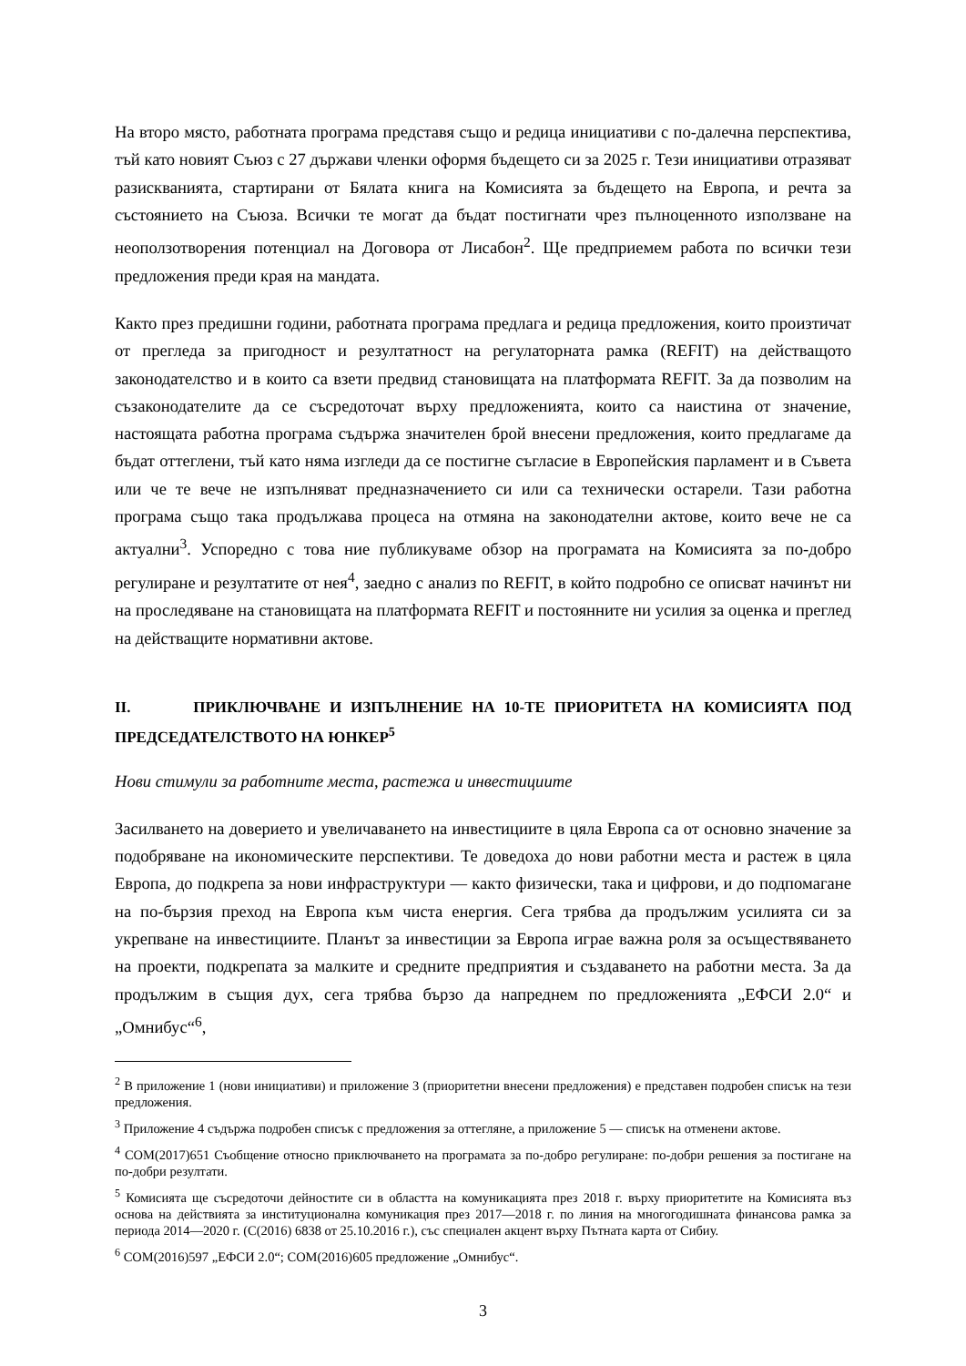На второ място, работната програма представя също и редица инициативи с по-далечна перспектива, тъй като новият Съюз с 27 държави членки оформя бъдещето си за 2025 г. Тези инициативи отразяват разискванията, стартирани от Бялата книга на Комисията за бъдещето на Европа, и речта за състоянието на Съюза. Всички те могат да бъдат постигнати чрез пълноценното използване на неоползотворения потенциал на Договора от Лисабон<sup>2</sup>. Ще предприемем работа по всички тези предложения преди края на мандата.
Както през предишни години, работната програма предлага и редица предложения, които произтичат от прегледа за пригодност и резултатност на регулаторната рамка (REFIT) на действащото законодателство и в които са взети предвид становищата на платформата REFIT. За да позволим на съзаконодателите да се съсредоточат върху предложенията, които са наистина от значение, настоящата работна програма съдържа значителен брой внесени предложения, които предлагаме да бъдат оттеглени, тъй като няма изгледи да се постигне съгласие в Европейския парламент и в Съвета или че те вече не изпълняват предназначението си или са технически остарели. Тази работна програма също така продължава процеса на отмяна на законодателни актове, които вече не са актуални<sup>3</sup>. Успоредно с това ние публикуваме обзор на програмата на Комисията за по-добро регулиране и резултатите от нея<sup>4</sup>, заедно с анализ по REFIT, в който подробно се описват начинът ни на проследяване на становищата на платформата REFIT и постоянните ни усилия за оценка и преглед на действащите нормативни актове.
II. ПРИКЛЮЧВАНЕ И ИЗПЪЛНЕНИЕ НА 10-ТЕ ПРИОРИТЕТА НА КОМИСИЯТА ПОД ПРЕДСЕДАТЕЛСТВОТО НА ЮНКЕР<sup>5</sup>
Нови стимули за работните места, растежа и инвестициите
Засилването на доверието и увеличаването на инвестициите в цяла Европа са от основно значение за подобряване на икономическите перспективи. Те доведоха до нови работни места и растеж в цяла Европа, до подкрепа за нови инфраструктури — както физически, така и цифрови, и до подпомагане на по-бързия преход на Европа към чиста енергия. Сега трябва да продължим усилията си за укрепване на инвестициите. Планът за инвестиции за Европа играе важна роля за осъществяването на проекти, подкрепата за малките и средните предприятия и създаването на работни места. За да продължим в същия дух, сега трябва бързо да напреднем по предложенията „ЕФСИ 2.0“ и „Омнибус“<sup>6</sup>,
<sup>2</sup> В приложение 1 (нови инициативи) и приложение 3 (приоритетни внесени предложения) е представен подробен списък на тези предложения.
<sup>3</sup> Приложение 4 съдържа подробен списък с предложения за оттегляне, а приложение 5 — списък на отменени актове.
<sup>4</sup> COM(2017)651 Съобщение относно приключването на програмата за по-добро регулиране: по-добри решения за постигане на по-добри резултати.
<sup>5</sup> Комисията ще съсредоточи дейностите си в областта на комуникацията през 2018 г. върху приоритетите на Комисията въз основа на действията за институционална комуникация през 2017—2018 г. по линия на многогодишната финансова рамка за периода 2014—2020 г. (C(2016) 6838 от 25.10.2016 г.), със специален акцент върху Пътната карта от Сибиу.
<sup>6</sup> COM(2016)597 „ЕФСИ 2.0“; COM(2016)605 предложение „Омнибус“.
3